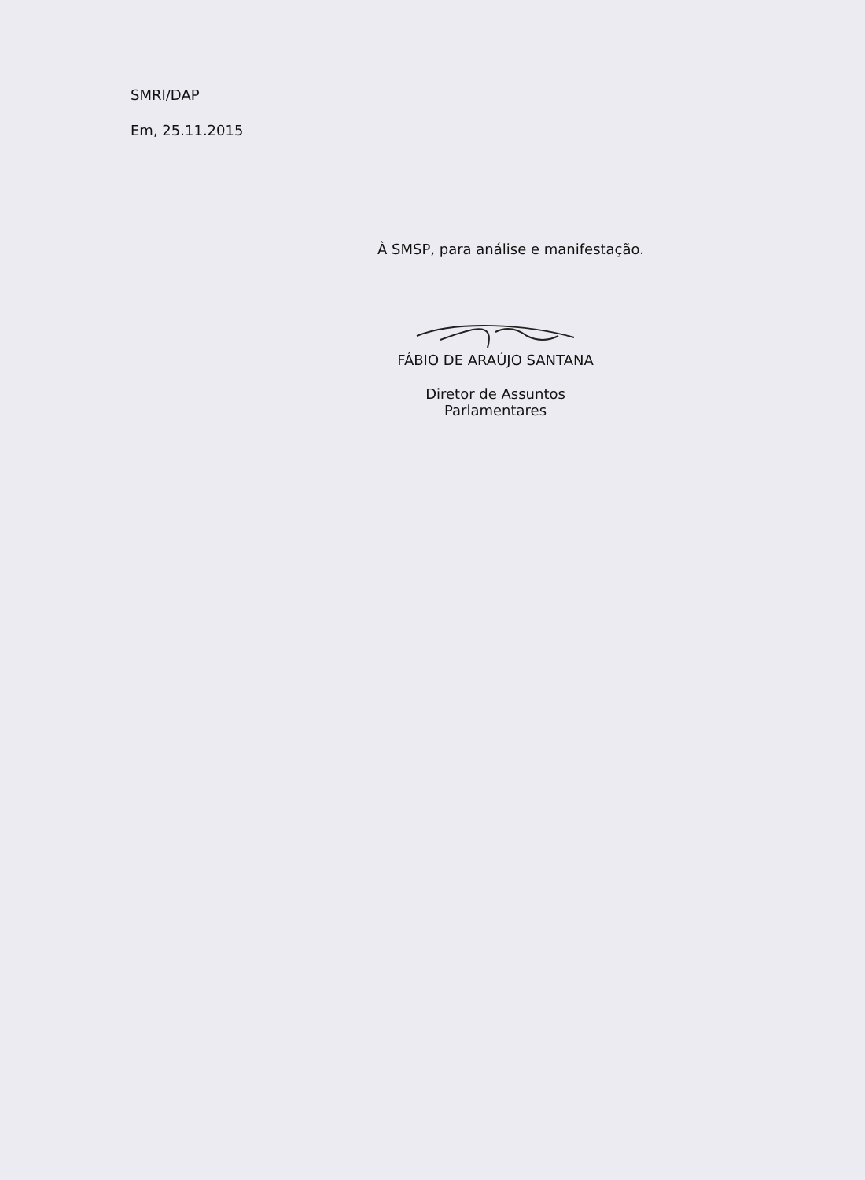SMRI/DAP
Em, 25.11.2015
À SMSP, para análise e manifestação.
FÁBIO DE ARAÚJO SANTANA
Diretor de Assuntos Parlamentares